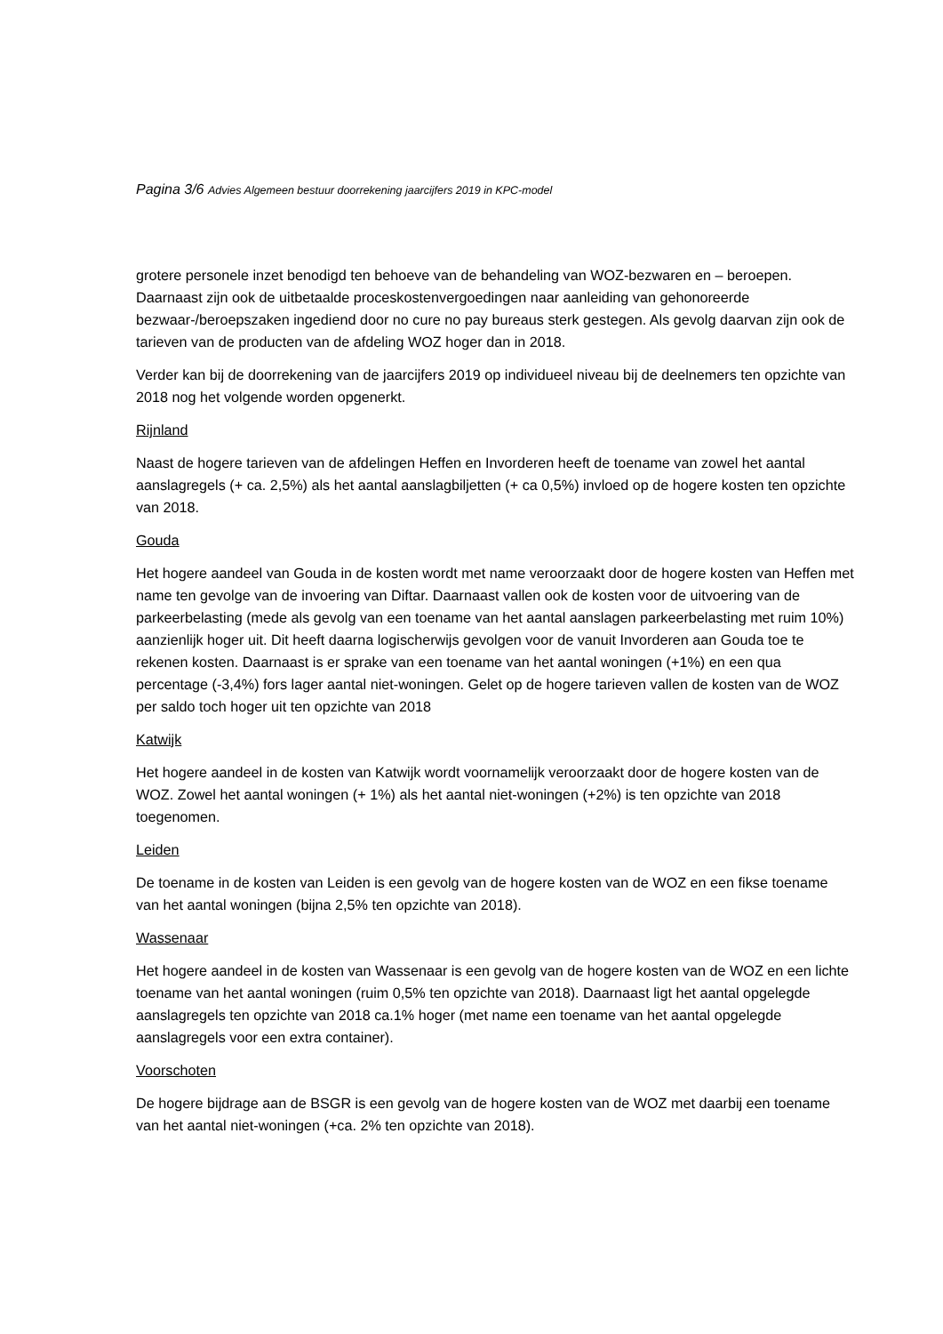Pagina 3/6 Advies Algemeen bestuur doorrekening jaarcijfers 2019 in KPC-model
grotere personele inzet benodigd ten behoeve van de behandeling van WOZ-bezwaren en – beroepen. Daarnaast zijn ook de uitbetaalde proceskostenvergoedingen naar aanleiding van gehonoreerde bezwaar-/beroepszaken ingediend door no cure no pay bureaus sterk gestegen. Als gevolg daarvan zijn ook de tarieven van de producten van de afdeling WOZ hoger dan in 2018.
Verder kan bij de doorrekening van de jaarcijfers 2019 op individueel niveau bij de deelnemers ten opzichte van 2018 nog het volgende worden opgenerkt.
Rijnland
Naast de hogere tarieven van de afdelingen Heffen en Invorderen heeft de toename van zowel het aantal aanslagregels (+ ca. 2,5%) als het aantal aanslagbiljetten (+ ca 0,5%) invloed op de hogere kosten ten opzichte van 2018.
Gouda
Het hogere aandeel van Gouda in de kosten wordt met name veroorzaakt door de hogere kosten van Heffen met name ten gevolge van de invoering van Diftar. Daarnaast vallen ook de kosten voor de uitvoering van de parkeerbelasting (mede als gevolg van een toename van het aantal aanslagen parkeerbelasting met ruim 10%) aanzienlijk hoger uit. Dit heeft daarna logischerwijs gevolgen voor de vanuit Invorderen aan Gouda toe te rekenen kosten. Daarnaast is er sprake van een toename van het aantal woningen (+1%) en een qua percentage (-3,4%) fors lager aantal niet-woningen. Gelet op de hogere tarieven vallen de kosten van de WOZ per saldo toch hoger uit ten opzichte van 2018
Katwijk
Het hogere aandeel in de kosten van Katwijk wordt voornamelijk veroorzaakt door de hogere kosten van de WOZ. Zowel het aantal woningen (+ 1%) als het aantal niet-woningen (+2%) is ten opzichte van 2018 toegenomen.
Leiden
De toename in de kosten van Leiden is een gevolg van de hogere kosten van de WOZ en een fikse toename van het aantal woningen (bijna 2,5% ten opzichte van 2018).
Wassenaar
Het hogere aandeel in de kosten van Wassenaar is een gevolg van de hogere kosten van de WOZ en een lichte toename van het aantal woningen (ruim 0,5% ten opzichte van 2018). Daarnaast ligt het aantal opgelegde aanslagregels ten opzichte van 2018 ca.1% hoger (met name een toename van het aantal opgelegde aanslagregels voor een extra container).
Voorschoten
De hogere bijdrage aan de BSGR is een gevolg van de hogere kosten van de WOZ met daarbij een toename van het aantal niet-woningen (+ca. 2% ten opzichte van 2018).